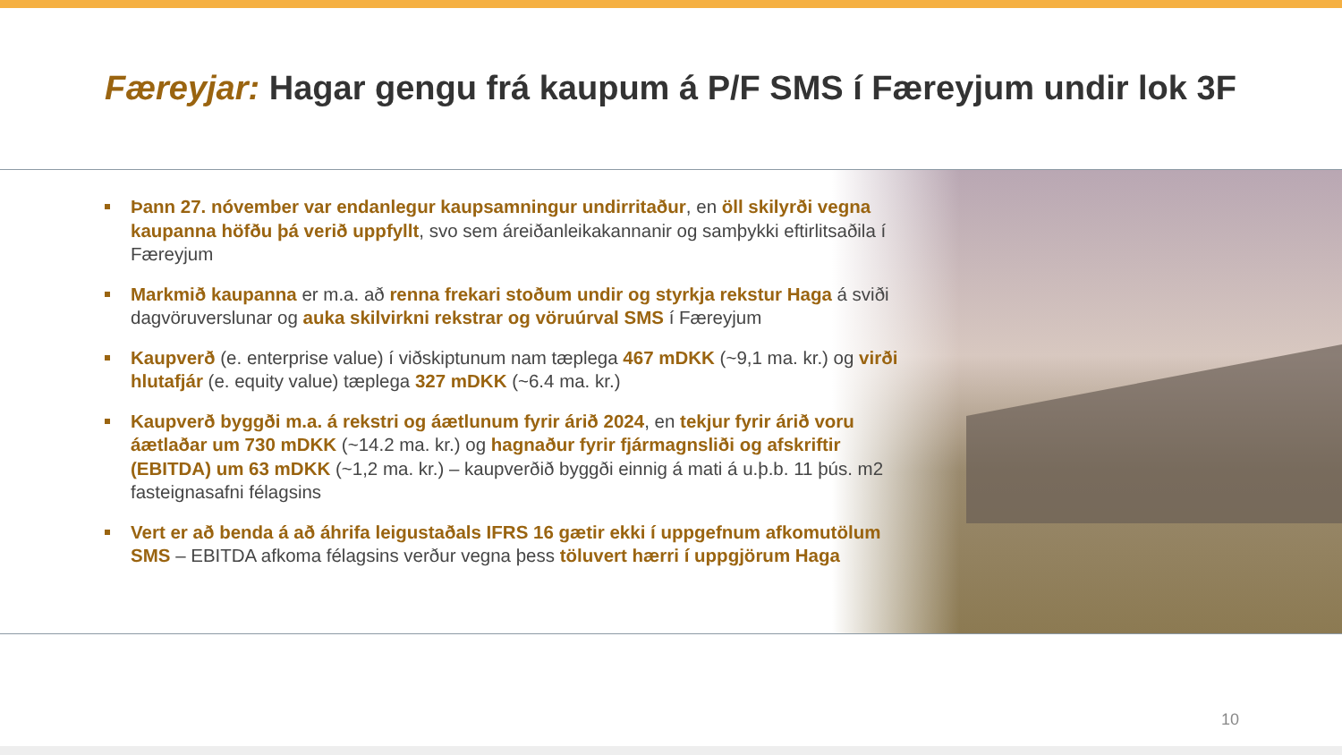Færeyjar: Hagar gengu frá kaupum á P/F SMS í Færeyjum undir lok 3F
Þann 27. nóvember var endanlegur kaupsamningur undirritaður, en öll skilyrði vegna kaupanna höfðu þá verið uppfyllt, svo sem áreiðanleikakannanir og samþykki eftirlitsaðila í Færeyjum
Markmið kaupanna er m.a. að renna frekari stoðum undir og styrkja rekstur Haga á sviði dagvöruverslunar og auka skilvirkni rekstrar og vöruúrval SMS í Færeyjum
Kaupverð (e. enterprise value) í viðskiptunum nam tæplega 467 mDKK (~9,1 ma. kr.) og virði hlutafjár (e. equity value) tæplega 327 mDKK (~6.4 ma. kr.)
Kaupverð byggði m.a. á rekstri og áætlunum fyrir árið 2024, en tekjur fyrir árið voru áætlaðar um 730 mDKK (~14.2 ma. kr.) og hagnaður fyrir fjármagnsliði og afskriftir (EBITDA) um 63 mDKK (~1,2 ma. kr.) – kaupverðið byggði einnig á mati á u.þ.b. 11 þús. m2 fasteignasafni félagsins
Vert er að benda á að áhrifa leigustaðals IFRS 16 gætir ekki í uppgefnum afkomutölum SMS – EBITDA afkoma félagsins verður vegna þess töluvert hærri í uppgjörum Haga
10